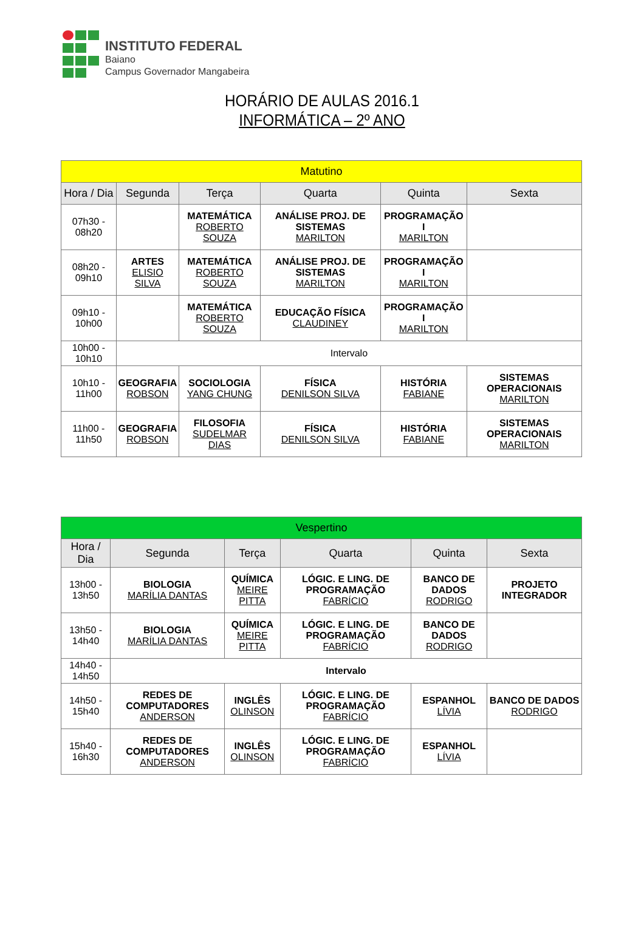INSTITUTO FEDERAL
Baiano
Campus Governador Mangabeira
HORÁRIO DE AULAS 2016.1
INFORMÁTICA – 2º ANO
| Matutino | | | | | |
| Hora / Dia | Segunda | Terça | Quarta | Quinta | Sexta |
| 07h30 - 08h20 | | MATEMÁTICA ROBERTO SOUZA | ANÁLISE PROJ. DE SISTEMAS MARILTON | PROGRAMAÇÃO I MARILTON | |
| 08h20 - 09h10 | ARTES ELISIO SILVA | MATEMÁTICA ROBERTO SOUZA | ANÁLISE PROJ. DE SISTEMAS MARILTON | PROGRAMAÇÃO I MARILTON | |
| 09h10 - 10h00 | | MATEMÁTICA ROBERTO SOUZA | EDUCAÇÃO FÍSICA CLAUDINEY | PROGRAMAÇÃO I MARILTON | |
| 10h00 - 10h10 | Intervalo | | | | |
| 10h10 - 11h00 | GEOGRAFIA ROBSON | SOCIOLOGIA YANG CHUNG | FÍSICA DENILSON SILVA | HISTÓRIA FABIANE | SISTEMAS OPERACIONAIS MARILTON |
| 11h00 - 11h50 | GEOGRAFIA ROBSON | FILOSOFIA SUDELMAR DIAS | FÍSICA DENILSON SILVA | HISTÓRIA FABIANE | SISTEMAS OPERACIONAIS MARILTON |
| Vespertino | | | | | |
| Hora / Dia | Segunda | Terça | Quarta | Quinta | Sexta |
| 13h00 - 13h50 | BIOLOGIA MARÍLIA DANTAS | QUÍMICA MEIRE PITTA | LÓGIC. E LING. DE PROGRAMAÇÃO FABRÍCIO | BANCO DE DADOS RODRIGO | PROJETO INTEGRADOR |
| 13h50 - 14h40 | BIOLOGIA MARÍLIA DANTAS | QUÍMICA MEIRE PITTA | LÓGIC. E LING. DE PROGRAMAÇÃO FABRÍCIO | BANCO DE DADOS RODRIGO | |
| 14h40 - 14h50 | Intervalo | | | | |
| 14h50 - 15h40 | REDES DE COMPUTADORES ANDERSON | INGLÊS OLINSON | LÓGIC. E LING. DE PROGRAMAÇÃO FABRÍCIO | ESPANHOL LÍVIA | BANCO DE DADOS RODRIGO |
| 15h40 - 16h30 | REDES DE COMPUTADORES ANDERSON | INGLÊS OLINSON | LÓGIC. E LING. DE PROGRAMAÇÃO FABRÍCIO | ESPANHOL LÍVIA | |